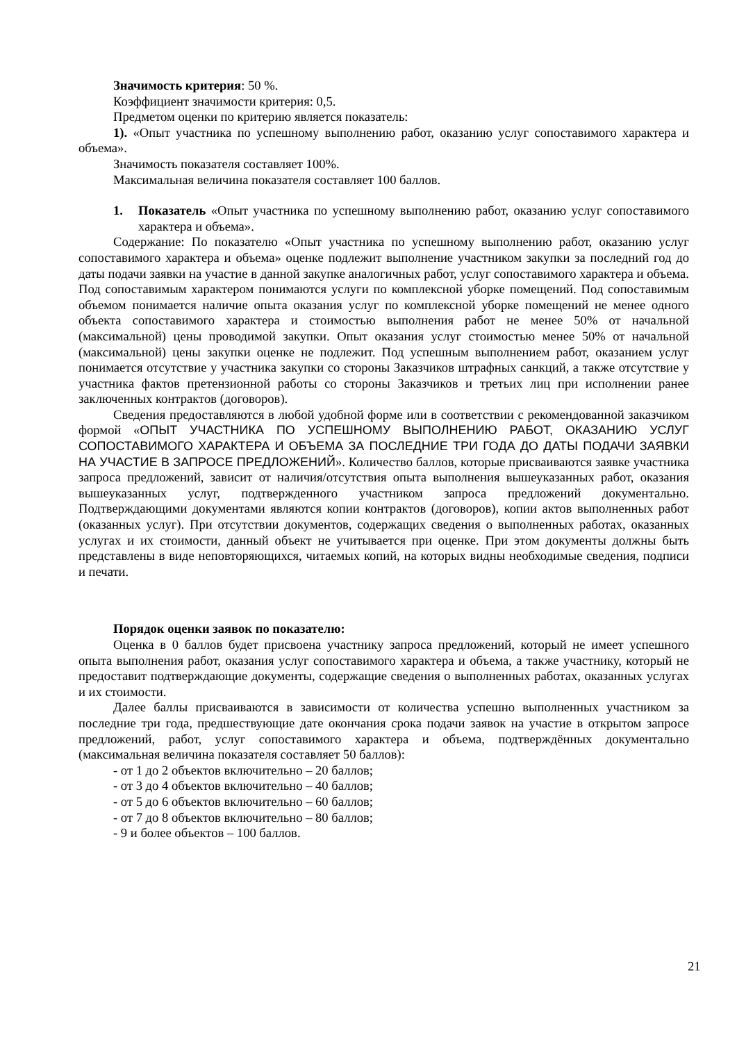Значимость критерия: 50 %.
Коэффициент значимости критерия: 0,5.
Предметом оценки по критерию является показатель:
1). «Опыт участника по успешному выполнению работ, оказанию услуг сопоставимого характера и объема».
Значимость показателя составляет 100%.
Максимальная величина показателя составляет 100 баллов.
1. Показатель «Опыт участника по успешному выполнению работ, оказанию услуг сопоставимого характера и объема».
Содержание: По показателю «Опыт участника по успешному выполнению работ, оказанию услуг сопоставимого характера и объема» оценке подлежит выполнение участником закупки за последний год до даты подачи заявки на участие в данной закупке аналогичных работ, услуг сопоставимого характера и объема. Под сопоставимым характером понимаются услуги по комплексной уборке помещений. Под сопоставимым объемом понимается наличие опыта оказания услуг по комплексной уборке помещений не менее одного объекта сопоставимого характера и стоимостью выполнения работ не менее 50% от начальной (максимальной) цены проводимой закупки. Опыт оказания услуг стоимостью менее 50% от начальной (максимальной) цены закупки оценке не подлежит. Под успешным выполнением работ, оказанием услуг понимается отсутствие у участника закупки со стороны Заказчиков штрафных санкций, а также отсутствие у участника фактов претензионной работы со стороны Заказчиков и третьих лиц при исполнении ранее заключенных контрактов (договоров).
Сведения предоставляются в любой удобной форме или в соответствии с рекомендованной заказчиком формой «ОПЫТ УЧАСТНИКА ПО УСПЕШНОМУ ВЫПОЛНЕНИЮ РАБОТ, ОКАЗАНИЮ УСЛУГ СОПОСТАВИМОГО ХАРАКТЕРА И ОБЪЕМА ЗА ПОСЛЕДНИЕ ТРИ ГОДА ДО ДАТЫ ПОДАЧИ ЗАЯВКИ НА УЧАСТИЕ В ЗАПРОСЕ ПРЕДЛОЖЕНИЙ». Количество баллов, которые присваиваются заявке участника запроса предложений, зависит от наличия/отсутствия опыта выполнения вышеуказанных работ, оказания вышеуказанных услуг, подтвержденного участником запроса предложений документально. Подтверждающими документами являются копии контрактов (договоров), копии актов выполненных работ (оказанных услуг). При отсутствии документов, содержащих сведения о выполненных работах, оказанных услугах и их стоимости, данный объект не учитывается при оценке. При этом документы должны быть представлены в виде неповторяющихся, читаемых копий, на которых видны необходимые сведения, подписи и печати.
Порядок оценки заявок по показателю:
Оценка в 0 баллов будет присвоена участнику запроса предложений, который не имеет успешного опыта выполнения работ, оказания услуг сопоставимого характера и объема, а также участнику, который не предоставит подтверждающие документы, содержащие сведения о выполненных работах, оказанных услугах и их стоимости.
Далее баллы присваиваются в зависимости от количества успешно выполненных участником за последние три года, предшествующие дате окончания срока подачи заявок на участие в открытом запросе предложений, работ, услуг сопоставимого характера и объема, подтверждённых документально (максимальная величина показателя составляет 50 баллов):
- от 1 до 2 объектов включительно – 20 баллов;
- от 3 до 4 объектов включительно – 40 баллов;
- от 5 до 6 объектов включительно – 60 баллов;
- от 7 до 8 объектов включительно – 80 баллов;
- 9 и более объектов – 100 баллов.
21